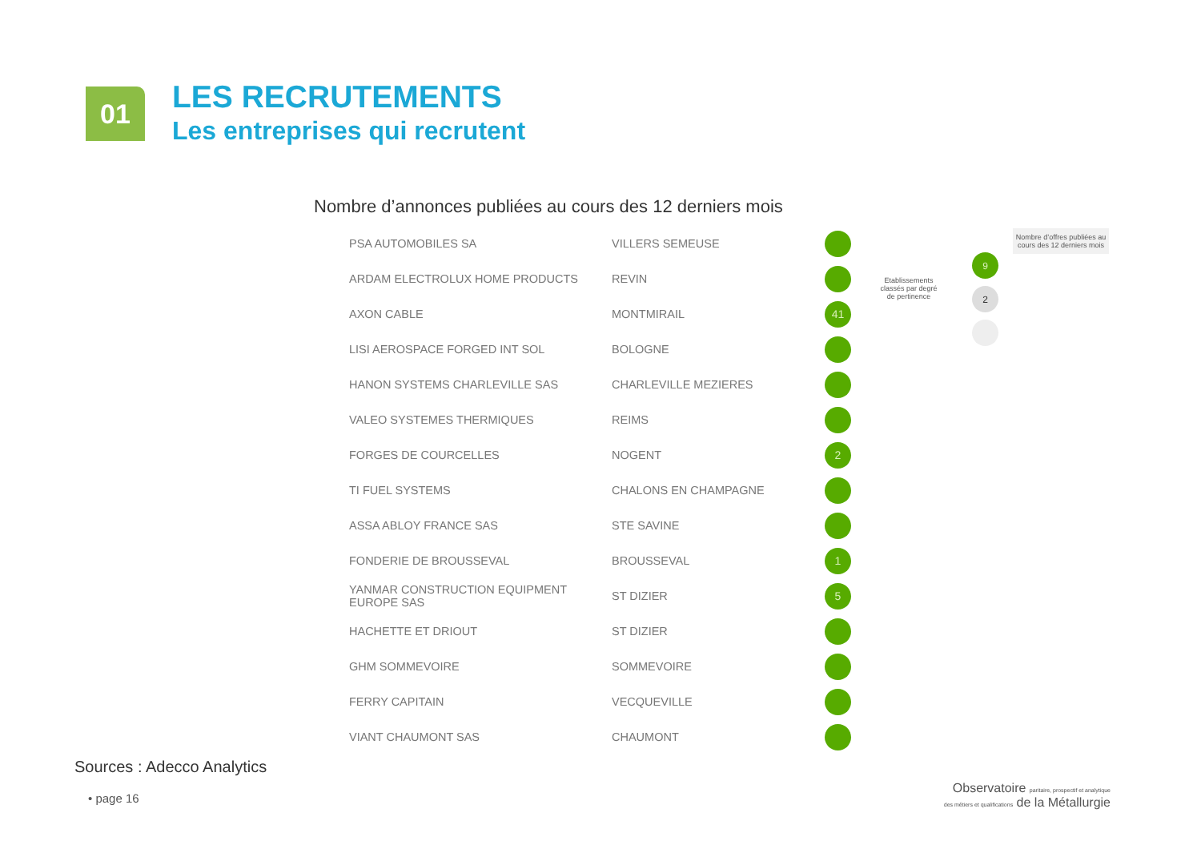01
LES RECRUTEMENTS
Les entreprises qui recrutent
Nombre d’annonces publiées au cours des 12 derniers mois
| PSA AUTOMOBILES SA | VILLERS SEMEUSE | |
| ARDAM ELECTROLUX HOME PRODUCTS | REVIN | |
| AXON CABLE | MONTMIRAIL | 41 |
| LISI AEROSPACE FORGED INT SOL | BOLOGNE | |
| HANON SYSTEMS CHARLEVILLE SAS | CHARLEVILLE MEZIERES | |
| VALEO SYSTEMES THERMIQUES | REIMS | |
| FORGES DE COURCELLES | NOGENT | 2 |
| TI FUEL SYSTEMS | CHALONS EN CHAMPAGNE | |
| ASSA ABLOY FRANCE SAS | STE SAVINE | |
| FONDERIE DE BROUSSEVAL | BROUSSEVAL | 1 |
| YANMAR CONSTRUCTION EQUIPMENT EUROPE SAS | ST DIZIER | 5 |
| HACHETTE ET DRIOUT | ST DIZIER | |
| GHM SOMMEVOIRE | SOMMEVOIRE | |
| FERRY CAPITAIN | VECQUEVILLE | |
| VIANT CHAUMONT SAS | CHAUMONT | |
Etablissements classés par degré de pertinence
Nombre d’offres publiées au cours des 12 derniers mois
9
2
Sources : Adecco Analytics
• page 16
Observatoire paritaire, prospectif et analytique
des métiers et qualifications de la Métallurgie